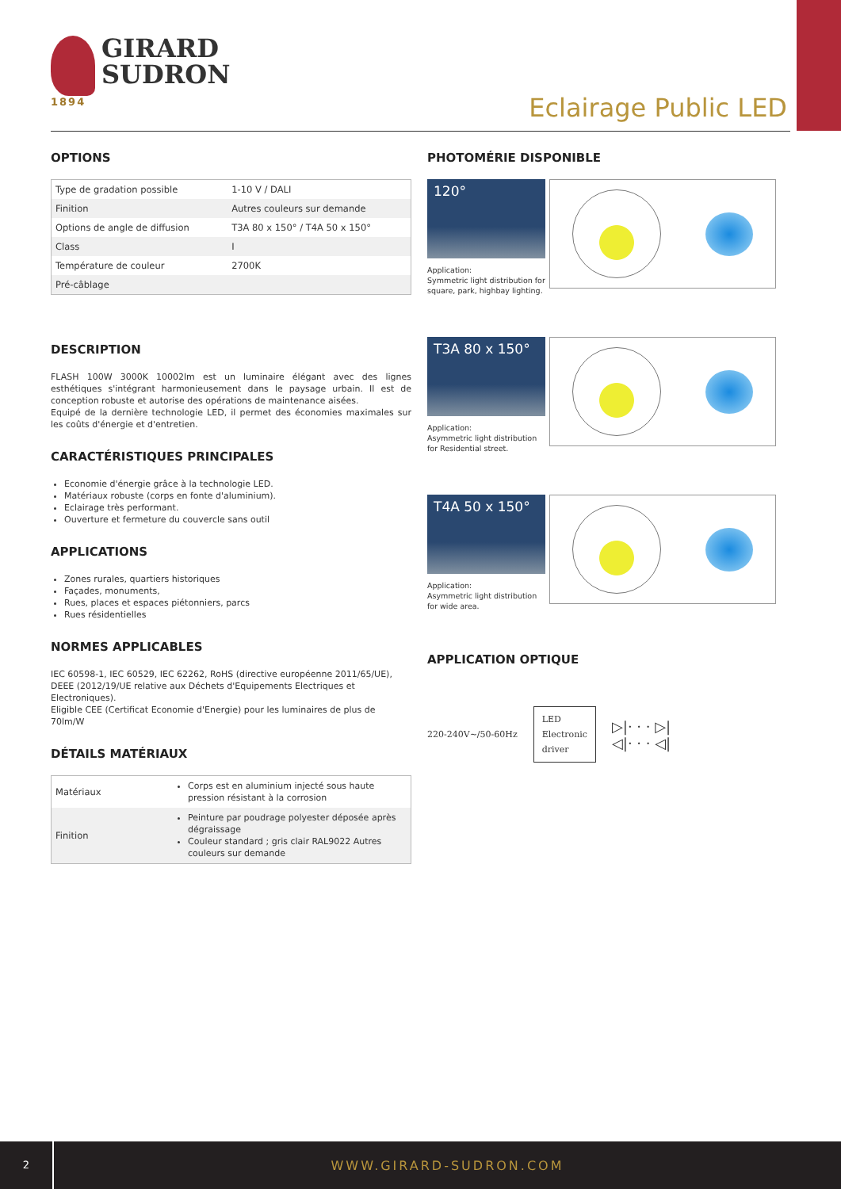1894
GIRARD
SUDRON
Eclairage Public LED
OPTIONS
| Type de gradation possible | 1-10 V / DALI |
| Finition | Autres couleurs sur demande |
| Options de angle de diffusion | T3A 80 x 150° / T4A 50 x 150° |
| Class | I |
| Température de couleur | 2700K |
| Pré-câblage | |
DESCRIPTION
FLASH 100W 3000K 10002lm est un luminaire élégant avec des lignes esthétiques s'intégrant harmonieusement dans le paysage urbain. Il est de conception robuste et autorise des opérations de maintenance aisées.
Equipé de la dernière technologie LED, il permet des économies maximales sur les coûts d'énergie et d'entretien.
CARACTÉRISTIQUES PRINCIPALES
Economie d'énergie grâce à la technologie LED.
Matériaux robuste (corps en fonte d'aluminium).
Eclairage très performant.
Ouverture et fermeture du couvercle sans outil
APPLICATIONS
Zones rurales, quartiers historiques
Façades, monuments,
Rues, places et espaces piétonniers, parcs
Rues résidentielles
NORMES APPLICABLES
IEC 60598-1, IEC 60529, IEC 62262, RoHS (directive européenne 2011/65/UE),
DEEE (2012/19/UE relative aux Déchets d'Equipements Electriques et Electroniques).
Eligible CEE (Certificat Economie d'Energie) pour les luminaires de plus de 70lm/W
DÉTAILS MATÉRIAUX
| Matériaux | Corps est en aluminium injecté sous haute pression résistant à la corrosion |
| Finition | Peinture par poudrage polyester déposée après dégraissage Couleur standard ; gris clair RAL9022 Autres couleurs sur demande |
PHOTOMÉRIE DISPONIBLE
120°
Application:
Symmetric light distribution for square, park, highbay lighting.
T3A 80 x 150°
Application:
Asymmetric light distribution for Residential street.
T4A 50 x 150°
Application:
Asymmetric light distribution for wide area.
APPLICATION OPTIQUE
220-240V~/50-60Hz
LED
Electronic
driver
▷|· · · ▷|
◁|· · · ◁|
2
WWW.GIRARD-SUDRON.COM